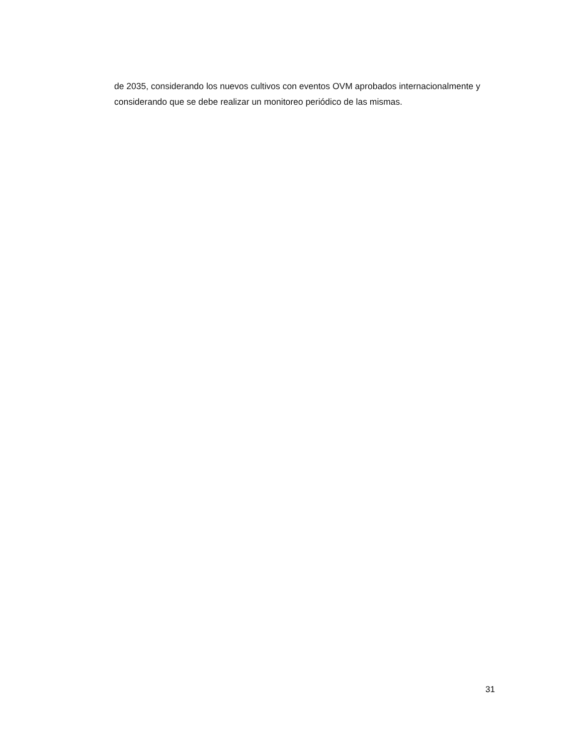de 2035, considerando los nuevos cultivos con eventos OVM aprobados internacionalmente y considerando que se debe realizar un monitoreo periódico de las mismas.
31